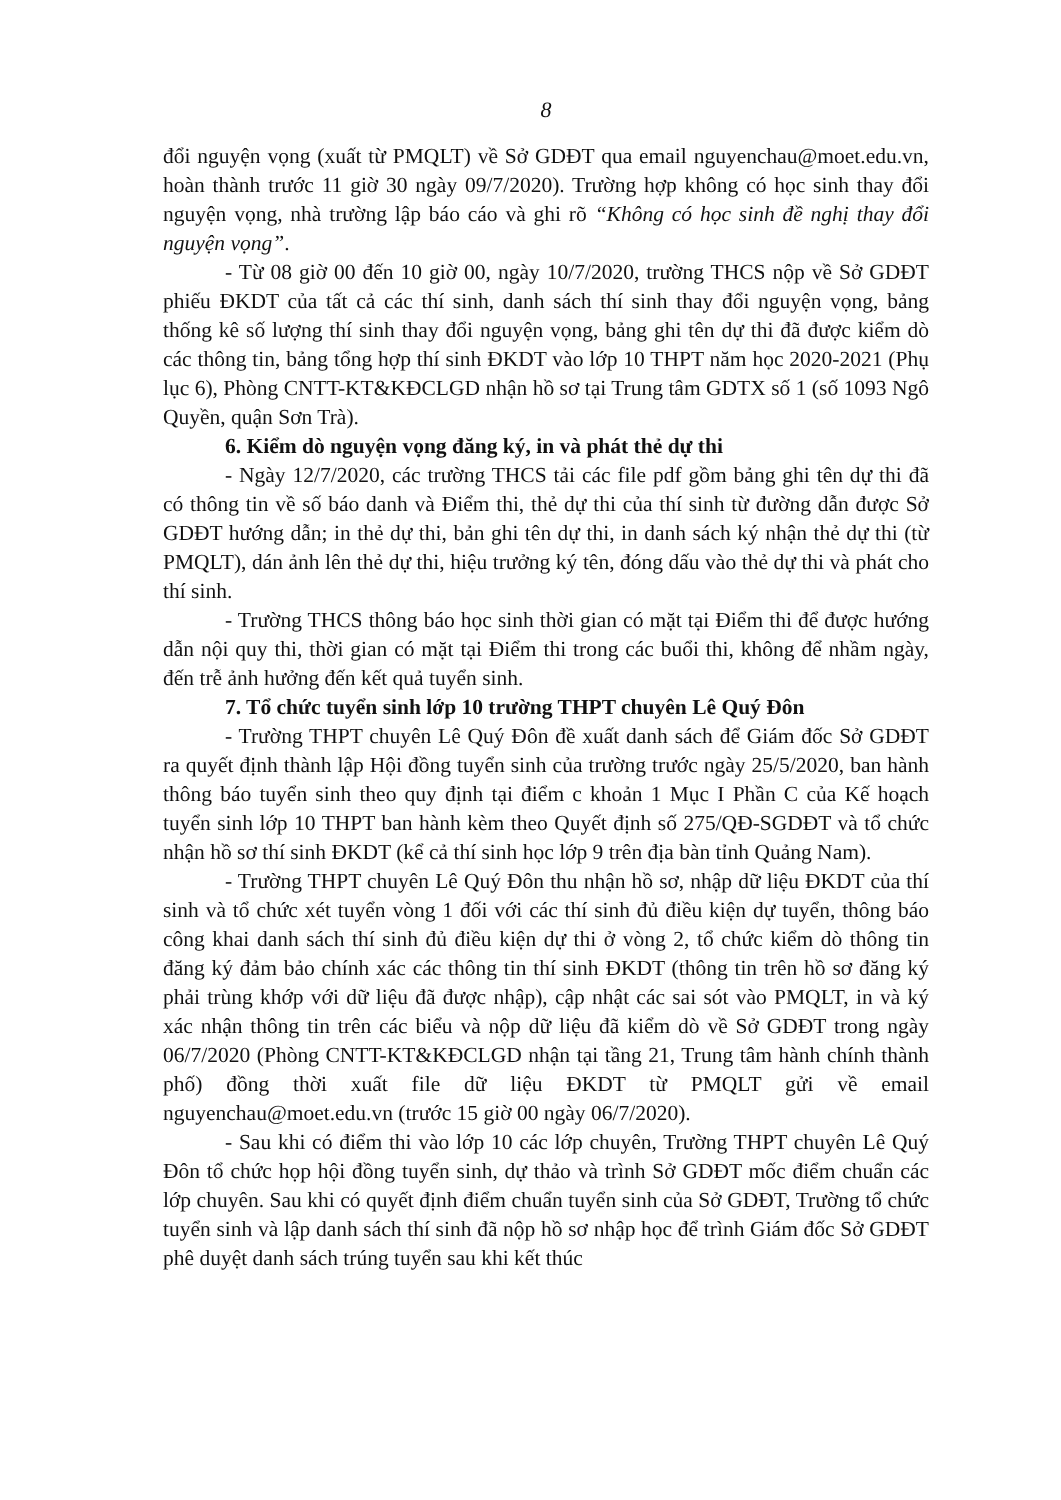8
đổi nguyện vọng (xuất từ PMQLT) về Sở GDĐT qua email nguyenchau@moet.edu.vn, hoàn thành trước 11 giờ 30 ngày 09/7/2020). Trường hợp không có học sinh thay đổi nguyện vọng, nhà trường lập báo cáo và ghi rõ “Không có học sinh đề nghị thay đổi nguyện vọng”.
- Từ 08 giờ 00 đến 10 giờ 00, ngày 10/7/2020, trường THCS nộp về Sở GDĐT phiếu ĐKDT của tất cả các thí sinh, danh sách thí sinh thay đổi nguyện vọng, bảng thống kê số lượng thí sinh thay đổi nguyện vọng, bảng ghi tên dự thi đã được kiểm dò các thông tin, bảng tổng hợp thí sinh ĐKDT vào lớp 10 THPT năm học 2020-2021 (Phụ lục 6), Phòng CNTT-KT&KĐCLGD nhận hồ sơ tại Trung tâm GDTX số 1 (số 1093 Ngô Quyền, quận Sơn Trà).
6. Kiểm dò nguyện vọng đăng ký, in và phát thẻ dự thi
- Ngày 12/7/2020, các trường THCS tải các file pdf gồm bảng ghi tên dự thi đã có thông tin về số báo danh và Điểm thi, thẻ dự thi của thí sinh từ đường dẫn được Sở GDĐT hướng dẫn; in thẻ dự thi, bản ghi tên dự thi, in danh sách ký nhận thẻ dự thi (từ PMQLT), dán ảnh lên thẻ dự thi, hiệu trưởng ký tên, đóng dấu vào thẻ dự thi và phát cho thí sinh.
- Trường THCS thông báo học sinh thời gian có mặt tại Điểm thi để được hướng dẫn nội quy thi, thời gian có mặt tại Điểm thi trong các buổi thi, không để nhầm ngày, đến trễ ảnh hưởng đến kết quả tuyển sinh.
7. Tổ chức tuyển sinh lớp 10 trường THPT chuyên Lê Quý Đôn
- Trường THPT chuyên Lê Quý Đôn đề xuất danh sách để Giám đốc Sở GDĐT ra quyết định thành lập Hội đồng tuyển sinh của trường trước ngày 25/5/2020, ban hành thông báo tuyển sinh theo quy định tại điểm c khoản 1 Mục I Phần C của Kế hoạch tuyển sinh lớp 10 THPT ban hành kèm theo Quyết định số 275/QĐ-SGDĐT và tổ chức nhận hồ sơ thí sinh ĐKDT (kể cả thí sinh học lớp 9 trên địa bàn tỉnh Quảng Nam).
- Trường THPT chuyên Lê Quý Đôn thu nhận hồ sơ, nhập dữ liệu ĐKDT của thí sinh và tổ chức xét tuyển vòng 1 đối với các thí sinh đủ điều kiện dự tuyển, thông báo công khai danh sách thí sinh đủ điều kiện dự thi ở vòng 2, tổ chức kiểm dò thông tin đăng ký đảm bảo chính xác các thông tin thí sinh ĐKDT (thông tin trên hồ sơ đăng ký phải trùng khớp với dữ liệu đã được nhập), cập nhật các sai sót vào PMQLT, in và ký xác nhận thông tin trên các biểu và nộp dữ liệu đã kiểm dò về Sở GDĐT trong ngày 06/7/2020 (Phòng CNTT-KT&KĐCLGD nhận tại tầng 21, Trung tâm hành chính thành phố) đồng thời xuất file dữ liệu ĐKDT từ PMQLT gửi về email nguyenchau@moet.edu.vn (trước 15 giờ 00 ngày 06/7/2020).
- Sau khi có điểm thi vào lớp 10 các lớp chuyên, Trường THPT chuyên Lê Quý Đôn tổ chức họp hội đồng tuyển sinh, dự thảo và trình Sở GDĐT mốc điểm chuẩn các lớp chuyên. Sau khi có quyết định điểm chuẩn tuyển sinh của Sở GDĐT, Trường tổ chức tuyển sinh và lập danh sách thí sinh đã nộp hồ sơ nhập học để trình Giám đốc Sở GDĐT phê duyệt danh sách trúng tuyển sau khi kết thúc